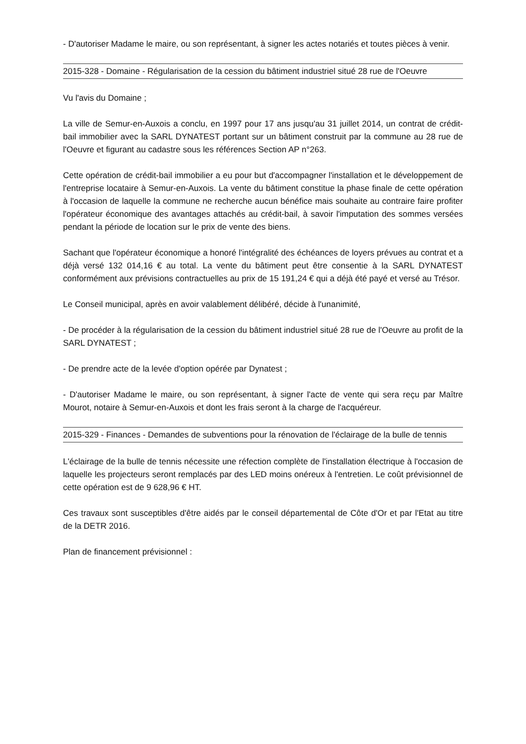- D'autoriser Madame le maire, ou son représentant, à signer les actes notariés et toutes pièces à venir.
2015-328 - Domaine - Régularisation de la cession du bâtiment industriel situé 28 rue de l'Oeuvre
Vu l'avis du Domaine ;
La ville de Semur-en-Auxois a conclu, en 1997 pour 17 ans jusqu'au 31 juillet 2014, un contrat de crédit-bail immobilier avec la SARL DYNATEST portant sur un bâtiment construit par la commune au 28 rue de l'Oeuvre et figurant au cadastre sous les références Section AP n°263.
Cette opération de crédit-bail immobilier a eu pour but d'accompagner l'installation et le développement de l'entreprise locataire à Semur-en-Auxois. La vente du bâtiment constitue la phase finale de cette opération à l'occasion de laquelle la commune ne recherche aucun bénéfice mais souhaite au contraire faire profiter l'opérateur économique des avantages attachés au crédit-bail, à savoir l'imputation des sommes versées pendant la période de location sur le prix de vente des biens.
Sachant que l'opérateur économique a honoré l'intégralité des échéances de loyers prévues au contrat et a déjà versé 132 014,16 € au total. La vente du bâtiment peut être consentie à la SARL DYNATEST conformément aux prévisions contractuelles au prix de 15 191,24 € qui a déjà été payé et versé au Trésor.
Le Conseil municipal, après en avoir valablement délibéré, décide à l'unanimité,
- De procéder à la régularisation de la cession du bâtiment industriel situé 28 rue de l'Oeuvre au profit de la SARL DYNATEST ;
- De prendre acte de la levée d'option opérée par Dynatest ;
- D'autoriser Madame le maire, ou son représentant, à signer l'acte de vente qui sera reçu par Maître Mourot, notaire à Semur-en-Auxois et dont les frais seront à la charge de l'acquéreur.
2015-329 - Finances - Demandes de subventions pour la rénovation de l'éclairage de la bulle de tennis
L'éclairage de la bulle de tennis nécessite une réfection complète de l'installation électrique à l'occasion de laquelle les projecteurs seront remplacés par des LED moins onéreux à l'entretien. Le coût prévisionnel de cette opération est de 9 628,96 € HT.
Ces travaux sont susceptibles d'être aidés par le conseil départemental de Côte d'Or et par l'Etat au titre de la DETR 2016.
Plan de financement prévisionnel :